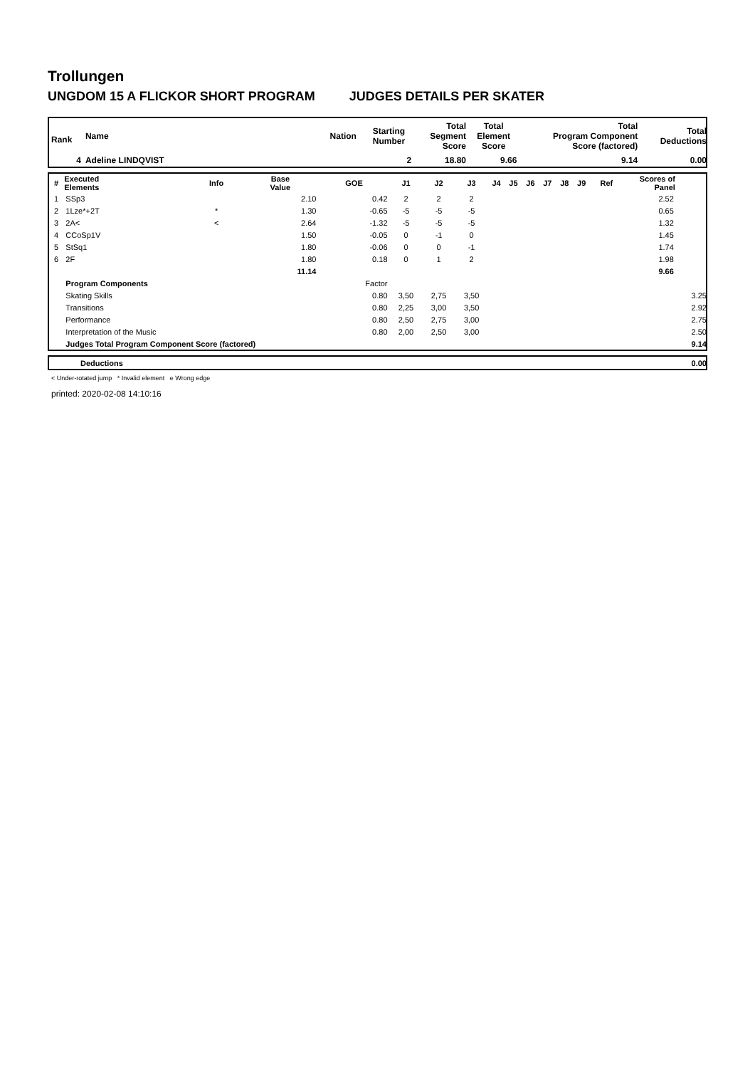Trollungen
UNGDOM 15 A FLICKOR SHORT PROGRAM JUDGES DETAILS PER SKATER
| Rank | Name | Nation | Starting Number | Total Segment Score | Total Element Score | Total Program Component Score (factored) | Total Deductions |
| --- | --- | --- | --- | --- | --- | --- | --- |
| 4 | Adeline LINDQVIST | | 2 | 18.80 | 9.66 | 9.14 | 0.00 |
| # | Executed Elements | Info | Base Value | GOE | J1 | J2 | J3 | J4 | J5 | J6 | J7 | J8 | J9 | Ref | Scores of Panel | |
| --- | --- | --- | --- | --- | --- | --- | --- | --- | --- | --- | --- | --- | --- | --- | --- | --- |
| 1 | SSp3 | | 2.10 | 0.42 | 2 | 2 | 2 | | | | | | | | 2.52 | |
| 2 | 1Lze*+2T | * | 1.30 | -0.65 | -5 | -5 | -5 | | | | | | | | 0.65 | |
| 3 | 2A< | < | 2.64 | -1.32 | -5 | -5 | -5 | | | | | | | | 1.32 | |
| 4 | CCoSp1V | | 1.50 | -0.05 | 0 | -1 | 0 | | | | | | | | 1.45 | |
| 5 | StSq1 | | 1.80 | -0.06 | 0 | 0 | -1 | | | | | | | | 1.74 | |
| 6 | 2F | | 1.80 | 0.18 | 0 | 1 | 2 | | | | | | | | 1.98 | |
| | | | 11.14 | | | | | | | | | | | | 9.66 | |
| | Program Components | | | Factor | | | | | | | | | | | | |
| | Skating Skills | | | 0.80 | 3,50 | 2,75 | 3,50 | | | | | | | | | 3.25 |
| | Transitions | | | 0.80 | 2,25 | 3,00 | 3,50 | | | | | | | | | 2.92 |
| | Performance | | | 0.80 | 2,50 | 2,75 | 3,00 | | | | | | | | | 2.75 |
| | Interpretation of the Music | | | 0.80 | 2,00 | 2,50 | 3,00 | | | | | | | | | 2.50 |
| | Judges Total Program Component Score (factored) | | | | | | | | | | | | | | | 9.14 |
| | Deductions | 0.00 |
< Under-rotated jump * Invalid element e Wrong edge
printed: 2020-02-08 14:10:16